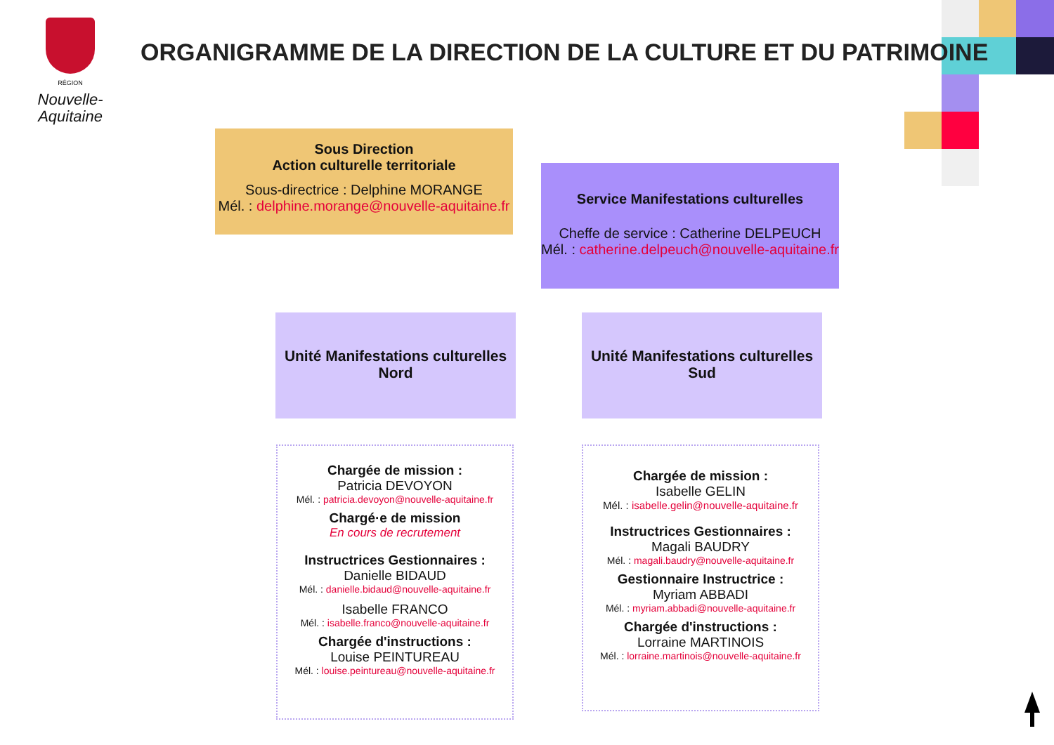RÉGION
Nouvelle-
Aquitaine
ORGANIGRAMME DE LA DIRECTION DE LA CULTURE ET DU PATRIMOINE
Sous Direction
Action culturelle territoriale
Sous-directrice : Delphine MORANGE
Mél. : delphine.morange@nouvelle-aquitaine.fr
Service Manifestations culturelles
Cheffe de service : Catherine DELPEUCH
Mél. : catherine.delpeuch@nouvelle-aquitaine.fr
Unité Manifestations culturelles
Nord
Unité Manifestations culturelles
Sud
Chargée de mission :
Patricia DEVOYON
Mél. : patricia.devoyon@nouvelle-aquitaine.fr
Chargé·e de mission
En cours de recrutement
Instructrices Gestionnaires :
Danielle BIDAUD
Mél. : danielle.bidaud@nouvelle-aquitaine.fr
Isabelle FRANCO
Mél. : isabelle.franco@nouvelle-aquitaine.fr
Chargée d'instructions :
Louise PEINTUREAU
Mél. : louise.peintureau@nouvelle-aquitaine.fr
Chargée de mission :
Isabelle GELIN
Mél. : isabelle.gelin@nouvelle-aquitaine.fr
Instructrices Gestionnaires :
Magali BAUDRY
Mél. : magali.baudry@nouvelle-aquitaine.fr
Gestionnaire Instructrice :
Myriam ABBADI
Mél. : myriam.abbadi@nouvelle-aquitaine.fr
Chargée d'instructions :
Lorraine MARTINOIS
Mél. : lorraine.martinois@nouvelle-aquitaine.fr